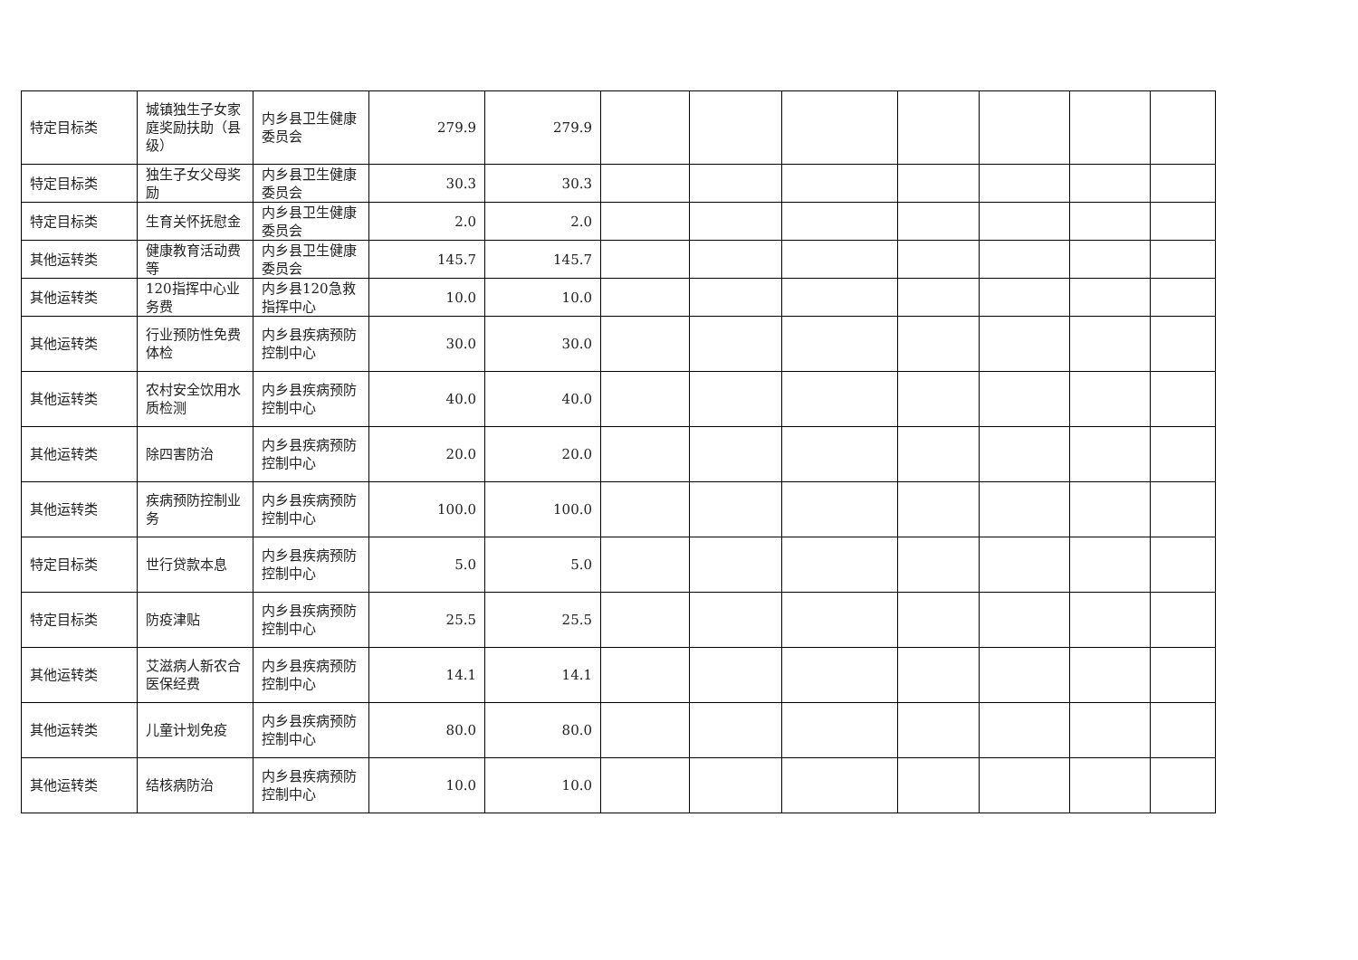| 特定目标类 | 城镇独生子女家庭奖励扶助（县级） | 内乡县卫生健康委员会 | 279.9 | 279.9 | | | | | | | |
| 特定目标类 | 独生子女父母奖励 | 内乡县卫生健康委员会 | 30.3 | 30.3 | | | | | | | |
| 特定目标类 | 生育关怀抚慰金 | 内乡县卫生健康委员会 | 2.0 | 2.0 | | | | | | | |
| 其他运转类 | 健康教育活动费等 | 内乡县卫生健康委员会 | 145.7 | 145.7 | | | | | | | |
| 其他运转类 | 120指挥中心业务费 | 内乡县120急救指挥中心 | 10.0 | 10.0 | | | | | | | |
| 其他运转类 | 行业预防性免费体检 | 内乡县疾病预防控制中心 | 30.0 | 30.0 | | | | | | | |
| 其他运转类 | 农村安全饮用水质检测 | 内乡县疾病预防控制中心 | 40.0 | 40.0 | | | | | | | |
| 其他运转类 | 除四害防治 | 内乡县疾病预防控制中心 | 20.0 | 20.0 | | | | | | | |
| 其他运转类 | 疾病预防控制业务 | 内乡县疾病预防控制中心 | 100.0 | 100.0 | | | | | | | |
| 特定目标类 | 世行贷款本息 | 内乡县疾病预防控制中心 | 5.0 | 5.0 | | | | | | | |
| 特定目标类 | 防疫津贴 | 内乡县疾病预防控制中心 | 25.5 | 25.5 | | | | | | | |
| 其他运转类 | 艾滋病人新农合医保经费 | 内乡县疾病预防控制中心 | 14.1 | 14.1 | | | | | | | |
| 其他运转类 | 儿童计划免疫 | 内乡县疾病预防控制中心 | 80.0 | 80.0 | | | | | | | |
| 其他运转类 | 结核病防治 | 内乡县疾病预防控制中心 | 10.0 | 10.0 | | | | | | | |